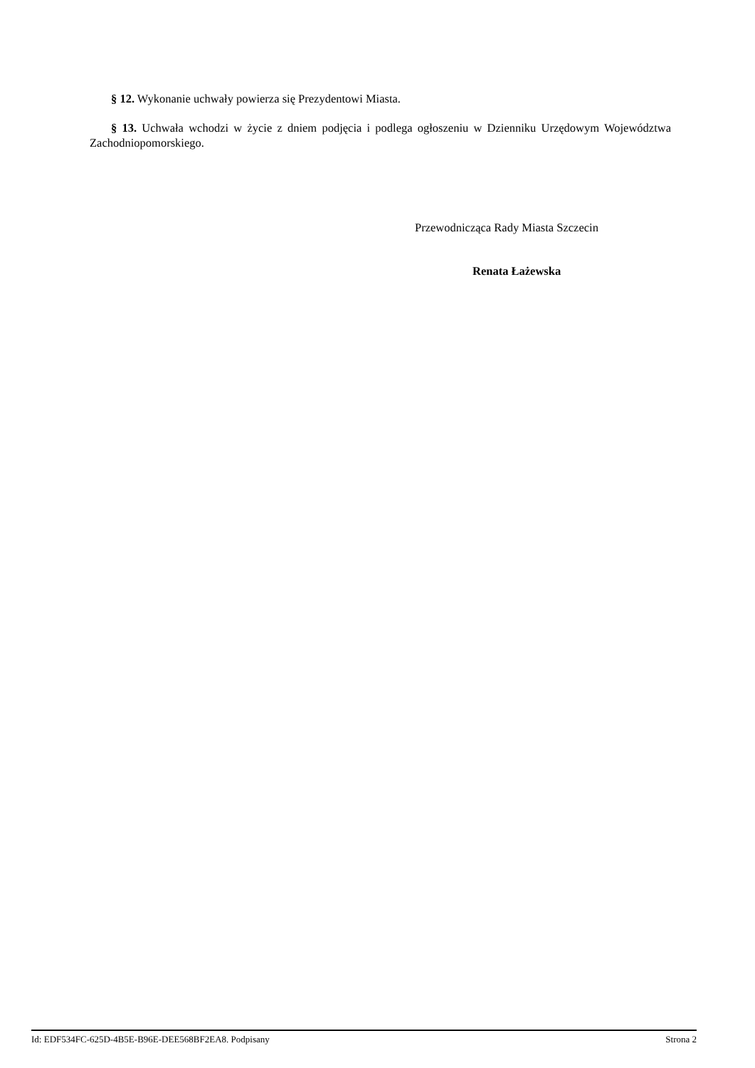§ 12. Wykonanie uchwały powierza się Prezydentowi Miasta.
§ 13. Uchwała wchodzi w życie z dniem podjęcia i podlega ogłoszeniu w Dzienniku Urzędowym Województwa Zachodniopomorskiego.
Przewodnicząca Rady Miasta Szczecin
Renata Łażewska
Id: EDF534FC-625D-4B5E-B96E-DEE568BF2EA8. Podpisany Strona 2